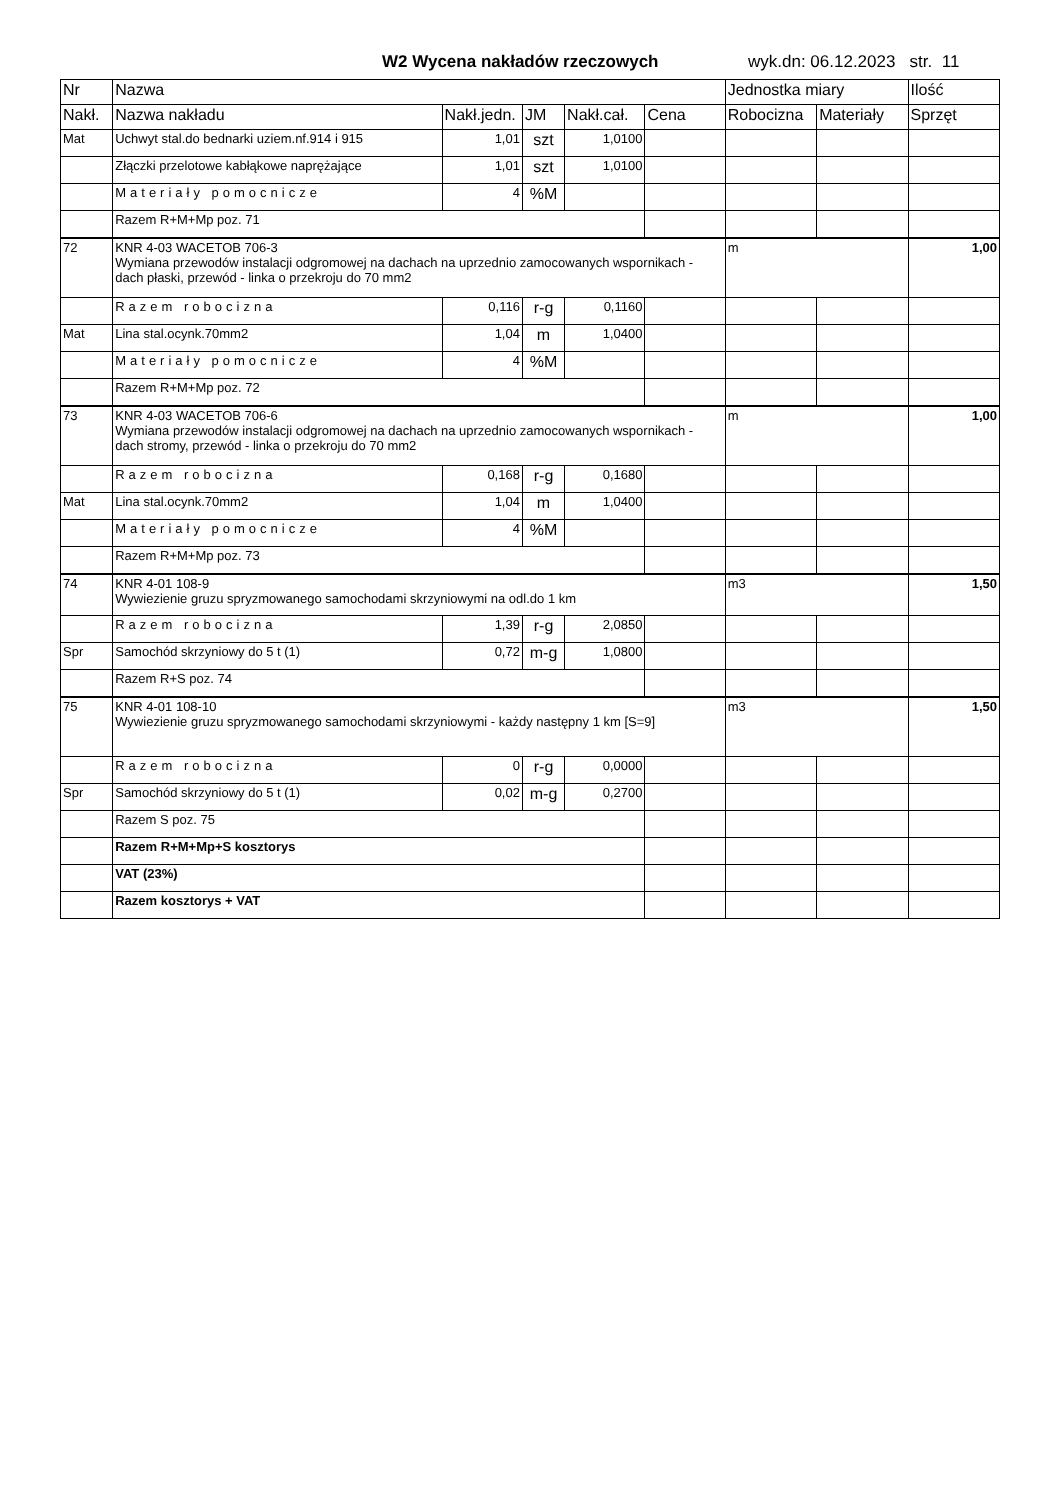W2 Wycena nakładów rzeczowych wyk.dn: 06.12.2023 str. 11
| Nr | Nazwa | | | | | Jednostka miary | | Ilość |
| --- | --- | --- | --- | --- | --- | --- | --- | --- |
| Nakł. | Nazwa nakładu | Nakł.jedn. | JM | Nakł.cał. | Cena | Robocizna | Materiały | Sprzęt |
| Mat | Uchwyt stal.do bednarki uziem.nf.914 i 915 | 1,01 | szt | 1,0100 | | | | |
| | Złączki przelotowe kabłąkowe naprężające | 1,01 | szt | 1,0100 | | | | |
| | Materiały pomocnicze | 4 | %M | | | | | |
| | Razem R+M+Mp poz. 71 | | | | | | | |
| 72 | KNR 4-03 WACETOB 706-3 Wymiana przewodów instalacji odgromowej na dachach na uprzednio zamocowanych wspornikach - dach płaski, przewód - linka o przekroju do 70 mm2 | | | | | m | | 1,00 |
| | Razem robocizna | 0,116 | r-g | 0,1160 | | | | |
| Mat | Lina stal.ocynk.70mm2 | 1,04 | m | 1,0400 | | | | |
| | Materiały pomocnicze | 4 | %M | | | | | |
| | Razem R+M+Mp poz. 72 | | | | | | | |
| 73 | KNR 4-03 WACETOB 706-6 Wymiana przewodów instalacji odgromowej na dachach na uprzednio zamocowanych wspornikach - dach stromy, przewód - linka o przekroju do 70 mm2 | | | | | m | | 1,00 |
| | Razem robocizna | 0,168 | r-g | 0,1680 | | | | |
| Mat | Lina stal.ocynk.70mm2 | 1,04 | m | 1,0400 | | | | |
| | Materiały pomocnicze | 4 | %M | | | | | |
| | Razem R+M+Mp poz. 73 | | | | | | | |
| 74 | KNR 4-01 108-9 Wywiezienie gruzu spryzmowanego samochodami skrzyniowymi na odl.do 1 km | | | | | m3 | | 1,50 |
| | Razem robocizna | 1,39 | r-g | 2,0850 | | | | |
| Spr | Samochód skrzyniowy do 5 t (1) | 0,72 | m-g | 1,0800 | | | | |
| | Razem R+S poz. 74 | | | | | | | |
| 75 | KNR 4-01 108-10 Wywiezienie gruzu spryzmowanego samochodami skrzyniowymi - każdy następny 1 km [S=9] | | | | | m3 | | 1,50 |
| | Razem robocizna | 0 | r-g | 0,0000 | | | | |
| Spr | Samochód skrzyniowy do 5 t (1) | 0,02 | m-g | 0,2700 | | | | |
| | Razem S poz. 75 | | | | | | | |
| | Razem R+M+Mp+S kosztorys | | | | | | | |
| | VAT (23%) | | | | | | | |
| | Razem kosztorys + VAT | | | | | | | |